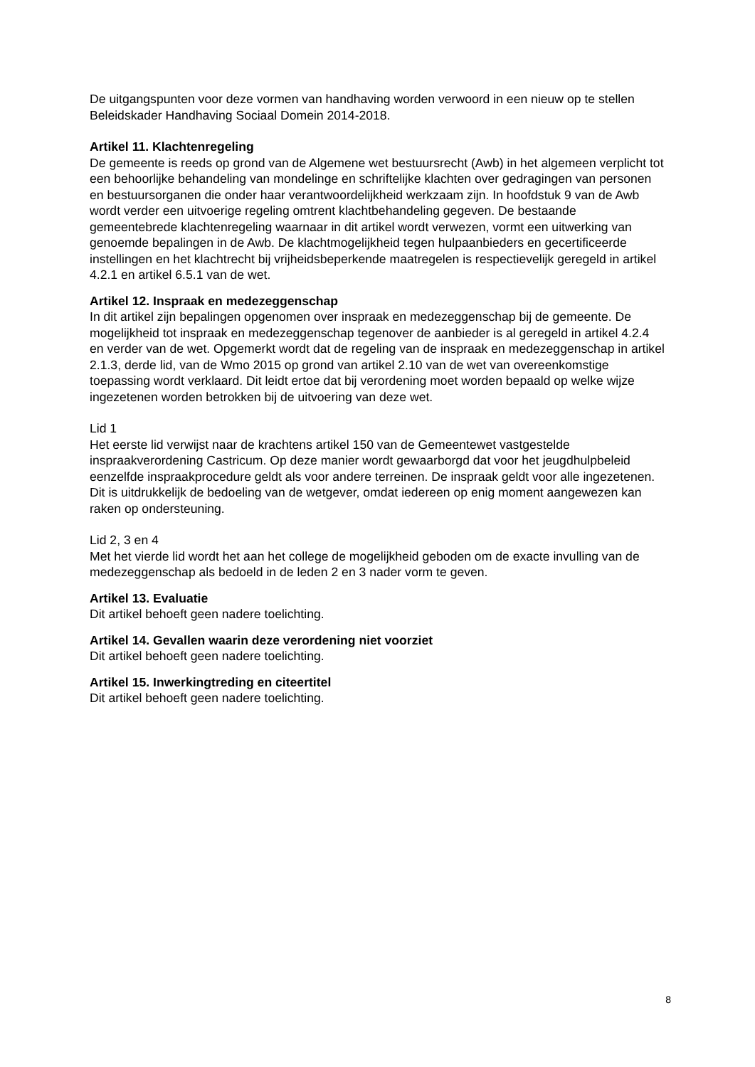De uitgangspunten voor deze vormen van handhaving worden verwoord in een nieuw op te stellen Beleidskader Handhaving Sociaal Domein 2014-2018.
Artikel 11. Klachtenregeling
De gemeente is reeds op grond van de Algemene wet bestuursrecht (Awb) in het algemeen verplicht tot een behoorlijke behandeling van mondelinge en schriftelijke klachten over gedragingen van personen en bestuursorganen die onder haar verantwoordelijkheid werkzaam zijn. In hoofdstuk 9 van de Awb wordt verder een uitvoerige regeling omtrent klachtbehandeling gegeven. De bestaande gemeentebrede klachtenregeling waarnaar in dit artikel wordt verwezen, vormt een uitwerking van genoemde bepalingen in de Awb. De klachtmogelijkheid tegen hulpaanbieders en gecertificeerde instellingen en het klachtrecht bij vrijheidsbeperkende maatregelen is respectievelijk geregeld in artikel 4.2.1 en artikel 6.5.1 van de wet.
Artikel 12. Inspraak en medezeggenschap
In dit artikel zijn bepalingen opgenomen over inspraak en medezeggenschap bij de gemeente. De mogelijkheid tot inspraak en medezeggenschap tegenover de aanbieder is al geregeld in artikel 4.2.4 en verder van de wet. Opgemerkt wordt dat de regeling van de inspraak en medezeggenschap in artikel 2.1.3, derde lid, van de Wmo 2015 op grond van artikel 2.10 van de wet van overeenkomstige toepassing wordt verklaard. Dit leidt ertoe dat bij verordening moet worden bepaald op welke wijze ingezetenen worden betrokken bij de uitvoering van deze wet.
Lid 1
Het eerste lid verwijst naar de krachtens artikel 150 van de Gemeentewet vastgestelde inspraakverordening Castricum. Op deze manier wordt gewaarborgd dat voor het jeugdhulpbeleid eenzelfde inspraakprocedure geldt als voor andere terreinen. De inspraak geldt voor alle ingezetenen. Dit is uitdrukkelijk de bedoeling van de wetgever, omdat iedereen op enig moment aangewezen kan raken op ondersteuning.
Lid 2, 3 en 4
Met het vierde lid wordt het aan het college de mogelijkheid geboden om de exacte invulling van de medezeggenschap als bedoeld in de leden 2 en 3 nader vorm te geven.
Artikel 13. Evaluatie
Dit artikel behoeft geen nadere toelichting.
Artikel 14. Gevallen waarin deze verordening niet voorziet
Dit artikel behoeft geen nadere toelichting.
Artikel 15. Inwerkingtreding en citeertitel
Dit artikel behoeft geen nadere toelichting.
8